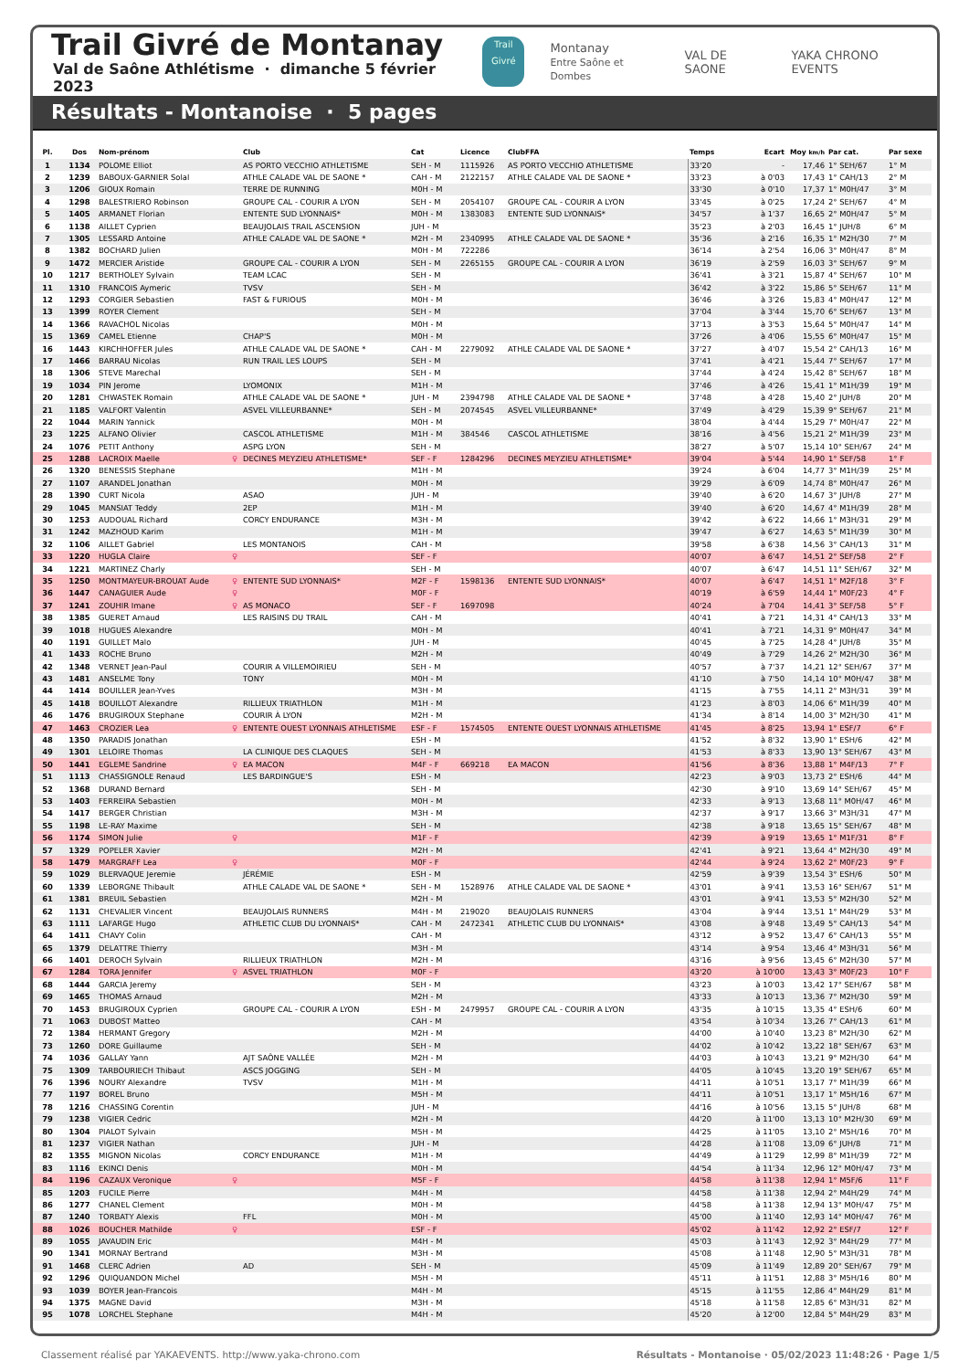Trail Givré de Montanay
Val de Saône Athlétisme · dimanche 5 février 2023
Trail
Givré
Montanay
Entre Saône et Dombes
VAL DE SAONE YAKA CHRONO EVENTS
Résultats - Montanoise · 5 pages
| Pl. | Dos | Nom-prénom | | Club | Cat | Licence | ClubFFA | Temps | Ecart | Moy km/h | Par cat. | Par sexe |
| --- | --- | --- | --- | --- | --- | --- | --- | --- | --- | --- | --- | --- |
| 1 | 1134 | POLOME Elliot | | AS PORTO VECCHIO ATHLETISME | SEH - M | 1115926 | AS PORTO VECCHIO ATHLETISME | 33'20 | - | 17,46 | 1° SEH/67 | 1° M |
| 2 | 1239 | BABOUX-GARNIER Solal | | ATHLE CALADE VAL DE SAONE * | CAH - M | 2122157 | ATHLE CALADE VAL DE SAONE * | 33'23 | à 0'03 | 17,43 | 1° CAH/13 | 2° M |
| 3 | 1206 | GIOUX Romain | | TERRE DE RUNNING | M0H - M | | | 33'30 | à 0'10 | 17,37 | 1° M0H/47 | 3° M |
| 4 | 1298 | BALESTRIERO Robinson | | GROUPE CAL - COURIR A LYON | SEH - M | 2054107 | GROUPE CAL - COURIR A LYON | 33'45 | à 0'25 | 17,24 | 2° SEH/67 | 4° M |
| 5 | 1405 | ARMANET Florian | | ENTENTE SUD LYONNAIS* | M0H - M | 1383083 | ENTENTE SUD LYONNAIS* | 34'57 | à 1'37 | 16,65 | 2° M0H/47 | 5° M |
| 6 | 1138 | AILLET Cyprien | | BEAUJOLAIS TRAIL ASCENSION | JUH - M | | | 35'23 | à 2'03 | 16,45 | 1° JUH/8 | 6° M |
| 7 | 1305 | LESSARD Antoine | | ATHLE CALADE VAL DE SAONE * | M2H - M | 2340995 | ATHLE CALADE VAL DE SAONE * | 35'36 | à 2'16 | 16,35 | 1° M2H/30 | 7° M |
| 8 | 1382 | BOCHARD Julien | | | M0H - M | 722286 | | 36'14 | à 2'54 | 16,06 | 3° M0H/47 | 8° M |
| 9 | 1472 | MERCIER Aristide | | GROUPE CAL - COURIR A LYON | SEH - M | 2265155 | GROUPE CAL - COURIR A LYON | 36'19 | à 2'59 | 16,03 | 3° SEH/67 | 9° M |
| 10 | 1217 | BERTHOLEY Sylvain | | TEAM LCAC | SEH - M | | | 36'41 | à 3'21 | 15,87 | 4° SEH/67 | 10° M |
| 11 | 1310 | FRANCOIS Aymeric | | TVSV | SEH - M | | | 36'42 | à 3'22 | 15,86 | 5° SEH/67 | 11° M |
| 12 | 1293 | CORGIER Sebastien | | FAST & FURIOUS | M0H - M | | | 36'46 | à 3'26 | 15,83 | 4° M0H/47 | 12° M |
| 13 | 1399 | ROYER Clement | | | SEH - M | | | 37'04 | à 3'44 | 15,70 | 6° SEH/67 | 13° M |
| 14 | 1366 | RAVACHOL Nicolas | | | M0H - M | | | 37'13 | à 3'53 | 15,64 | 5° M0H/47 | 14° M |
| 15 | 1369 | CAMEL Etienne | | CHAP'S | M0H - M | | | 37'26 | à 4'06 | 15,55 | 6° M0H/47 | 15° M |
| 16 | 1443 | KIRCHHOFFER Jules | | ATHLE CALADE VAL DE SAONE * | CAH - M | 2279092 | ATHLE CALADE VAL DE SAONE * | 37'27 | à 4'07 | 15,54 | 2° CAH/13 | 16° M |
| 17 | 1466 | BARRAU Nicolas | | RUN TRAIL LES LOUPS | SEH - M | | | 37'41 | à 4'21 | 15,44 | 7° SEH/67 | 17° M |
| 18 | 1306 | STEVE Marechal | | | SEH - M | | | 37'44 | à 4'24 | 15,42 | 8° SEH/67 | 18° M |
| 19 | 1034 | PIN Jerome | | LYOMONIX | M1H - M | | | 37'46 | à 4'26 | 15,41 | 1° M1H/39 | 19° M |
| 20 | 1281 | CHWASTEK Romain | | ATHLE CALADE VAL DE SAONE * | JUH - M | 2394798 | ATHLE CALADE VAL DE SAONE * | 37'48 | à 4'28 | 15,40 | 2° JUH/8 | 20° M |
| 21 | 1185 | VALFORT Valentin | | ASVEL VILLEURBANNE* | SEH - M | 2074545 | ASVEL VILLEURBANNE* | 37'49 | à 4'29 | 15,39 | 9° SEH/67 | 21° M |
| 22 | 1044 | MARIN Yannick | | | M0H - M | | | 38'04 | à 4'44 | 15,29 | 7° M0H/47 | 22° M |
| 23 | 1225 | ALFANO Olivier | | CASCOL ATHLETISME | M1H - M | 384546 | CASCOL ATHLETISME | 38'16 | à 4'56 | 15,21 | 2° M1H/39 | 23° M |
| 24 | 1076 | PETIT Anthony | | ASPG LYON | SEH - M | | | 38'27 | à 5'07 | 15,14 | 10° SEH/67 | 24° M |
| 25 | 1288 | LACROIX Maelle | ♀ | DECINES MEYZIEU ATHLETISME* | SEF - F | 1284296 | DECINES MEYZIEU ATHLETISME* | 39'04 | à 5'44 | 14,90 | 1° SEF/58 | 1° F |
| 26 | 1320 | BENESSIS Stephane | | | M1H - M | | | 39'24 | à 6'04 | 14,77 | 3° M1H/39 | 25° M |
| 27 | 1107 | ARANDEL Jonathan | | | M0H - M | | | 39'29 | à 6'09 | 14,74 | 8° M0H/47 | 26° M |
| 28 | 1390 | CURT Nicola | | ASAO | JUH - M | | | 39'40 | à 6'20 | 14,67 | 3° JUH/8 | 27° M |
| 29 | 1045 | MANSIAT Teddy | | 2EP | M1H - M | | | 39'40 | à 6'20 | 14,67 | 4° M1H/39 | 28° M |
| 30 | 1253 | AUDOUAL Richard | | CORCY ENDURANCE | M3H - M | | | 39'42 | à 6'22 | 14,66 | 1° M3H/31 | 29° M |
| 31 | 1242 | MAZHOUD Karim | | | M1H - M | | | 39'47 | à 6'27 | 14,63 | 5° M1H/39 | 30° M |
| 32 | 1106 | AILLET Gabriel | | LES MONTANOIS | CAH - M | | | 39'58 | à 6'38 | 14,56 | 3° CAH/13 | 31° M |
| 33 | 1220 | HUGLA Claire | ♀ | | SEF - F | | | 40'07 | à 6'47 | 14,51 | 2° SEF/58 | 2° F |
| 34 | 1221 | MARTINEZ Charly | | | SEH - M | | | 40'07 | à 6'47 | 14,51 | 11° SEH/67 | 32° M |
| 35 | 1250 | MONTMAYEUR-BROUAT Aude | ♀ | ENTENTE SUD LYONNAIS* | M2F - F | 1598136 | ENTENTE SUD LYONNAIS* | 40'07 | à 6'47 | 14,51 | 1° M2F/18 | 3° F |
| 36 | 1447 | CANAGUIER Aude | ♀ | | M0F - F | | | 40'19 | à 6'59 | 14,44 | 1° M0F/23 | 4° F |
| 37 | 1241 | ZOUHIR Imane | ♀ | AS MONACO | SEF - F | 1697098 | | 40'24 | à 7'04 | 14,41 | 3° SEF/58 | 5° F |
| 38 | 1385 | GUERET Arnaud | | LES RAISINS DU TRAIL | CAH - M | | | 40'41 | à 7'21 | 14,31 | 4° CAH/13 | 33° M |
| 39 | 1018 | HUGUES Alexandre | | | M0H - M | | | 40'41 | à 7'21 | 14,31 | 9° M0H/47 | 34° M |
| 40 | 1191 | GUILLET Malo | | | JUH - M | | | 40'45 | à 7'25 | 14,28 | 4° JUH/8 | 35° M |
| 41 | 1433 | ROCHE Bruno | | | M2H - M | | | 40'49 | à 7'29 | 14,26 | 2° M2H/30 | 36° M |
| 42 | 1348 | VERNET Jean-Paul | | COURIR A VILLEMOIRIEU | SEH - M | | | 40'57 | à 7'37 | 14,21 | 12° SEH/67 | 37° M |
| 43 | 1481 | ANSELME Tony | | TONY | M0H - M | | | 41'10 | à 7'50 | 14,14 | 10° M0H/47 | 38° M |
| 44 | 1414 | BOUILLER Jean-Yves | | | M3H - M | | | 41'15 | à 7'55 | 14,11 | 2° M3H/31 | 39° M |
| 45 | 1418 | BOUILLOT Alexandre | | RILLIEUX TRIATHLON | M1H - M | | | 41'23 | à 8'03 | 14,06 | 6° M1H/39 | 40° M |
| 46 | 1476 | BRUGIROUX Stephane | | COURIR À LYON | M2H - M | | | 41'34 | à 8'14 | 14,00 | 3° M2H/30 | 41° M |
| 47 | 1463 | CROZIER Lea | ♀ | ENTENTE OUEST LYONNAIS ATHLETISME | ESF - F | 1574505 | ENTENTE OUEST LYONNAIS ATHLETISME | 41'45 | à 8'25 | 13,94 | 1° ESF/7 | 6° F |
| 48 | 1350 | PARADIS Jonathan | | | ESH - M | | | 41'52 | à 8'32 | 13,90 | 1° ESH/6 | 42° M |
| 49 | 1301 | LELOIRE Thomas | | LA CLINIQUE DES CLAQUES | SEH - M | | | 41'53 | à 8'33 | 13,90 | 13° SEH/67 | 43° M |
| 50 | 1441 | EGLEME Sandrine | ♀ | EA MACON | M4F - F | 669218 | EA MACON | 41'56 | à 8'36 | 13,88 | 1° M4F/13 | 7° F |
| 51 | 1113 | CHASSIGNOLE Renaud | | LES BARDINGUE'S | ESH - M | | | 42'23 | à 9'03 | 13,73 | 2° ESH/6 | 44° M |
| 52 | 1368 | DURAND Bernard | | | SEH - M | | | 42'30 | à 9'10 | 13,69 | 14° SEH/67 | 45° M |
| 53 | 1403 | FERREIRA Sebastien | | | M0H - M | | | 42'33 | à 9'13 | 13,68 | 11° M0H/47 | 46° M |
| 54 | 1417 | BERGER Christian | | | M3H - M | | | 42'37 | à 9'17 | 13,66 | 3° M3H/31 | 47° M |
| 55 | 1198 | LE-RAY Maxime | | | SEH - M | | | 42'38 | à 9'18 | 13,65 | 15° SEH/67 | 48° M |
| 56 | 1174 | SIMON Julie | ♀ | | M1F - F | | | 42'39 | à 9'19 | 13,65 | 1° M1F/31 | 8° F |
| 57 | 1329 | POPELER Xavier | | | M2H - M | | | 42'41 | à 9'21 | 13,64 | 4° M2H/30 | 49° M |
| 58 | 1479 | MARGRAFF Lea | ♀ | | M0F - F | | | 42'44 | à 9'24 | 13,62 | 2° M0F/23 | 9° F |
| 59 | 1029 | BLERVAQUE Jeremie | | JÉRÉMIE | ESH - M | | | 42'59 | à 9'39 | 13,54 | 3° ESH/6 | 50° M |
| 60 | 1339 | LEBORGNE Thibault | | ATHLE CALADE VAL DE SAONE * | SEH - M | 1528976 | ATHLE CALADE VAL DE SAONE * | 43'01 | à 9'41 | 13,53 | 16° SEH/67 | 51° M |
| 61 | 1381 | BREUIL Sebastien | | | M2H - M | | | 43'01 | à 9'41 | 13,53 | 5° M2H/30 | 52° M |
| 62 | 1131 | CHEVALIER Vincent | | BEAUJOLAIS RUNNERS | M4H - M | 219020 | BEAUJOLAIS RUNNERS | 43'04 | à 9'44 | 13,51 | 1° M4H/29 | 53° M |
| 63 | 1111 | LAFARGE Hugo | | ATHLETIC CLUB DU LYONNAIS* | CAH - M | 2472341 | ATHLETIC CLUB DU LYONNAIS* | 43'08 | à 9'48 | 13,49 | 5° CAH/13 | 54° M |
| 64 | 1411 | CHAVY Colin | | | CAH - M | | | 43'12 | à 9'52 | 13,47 | 6° CAH/13 | 55° M |
| 65 | 1379 | DELATTRE Thierry | | | M3H - M | | | 43'14 | à 9'54 | 13,46 | 4° M3H/31 | 56° M |
| 66 | 1401 | DEROCH Sylvain | | RILLIEUX TRIATHLON | M2H - M | | | 43'16 | à 9'56 | 13,45 | 6° M2H/30 | 57° M |
| 67 | 1284 | TORA Jennifer | ♀ | ASVEL TRIATHLON | M0F - F | | | 43'20 | à 10'00 | 13,43 | 3° M0F/23 | 10° F |
| 68 | 1444 | GARCIA Jeremy | | | SEH - M | | | 43'23 | à 10'03 | 13,42 | 17° SEH/67 | 58° M |
| 69 | 1465 | THOMAS Arnaud | | | M2H - M | | | 43'33 | à 10'13 | 13,36 | 7° M2H/30 | 59° M |
| 70 | 1453 | BRUGIROUX Cyprien | | GROUPE CAL - COURIR A LYON | ESH - M | 2479957 | GROUPE CAL - COURIR A LYON | 43'35 | à 10'15 | 13,35 | 4° ESH/6 | 60° M |
| 71 | 1063 | DUBOST Matteo | | | CAH - M | | | 43'54 | à 10'34 | 13,26 | 7° CAH/13 | 61° M |
| 72 | 1384 | HERMANT Gregory | | | M2H - M | | | 44'00 | à 10'40 | 13,23 | 8° M2H/30 | 62° M |
| 73 | 1260 | DORE Guillaume | | | SEH - M | | | 44'02 | à 10'42 | 13,22 | 18° SEH/67 | 63° M |
| 74 | 1036 | GALLAY Yann | | AJT SAÔNE VALLÉE | M2H - M | | | 44'03 | à 10'43 | 13,21 | 9° M2H/30 | 64° M |
| 75 | 1309 | TARBOURIECH Thibaut | | ASCS JOGGING | SEH - M | | | 44'05 | à 10'45 | 13,20 | 19° SEH/67 | 65° M |
| 76 | 1396 | NOURY Alexandre | | TVSV | M1H - M | | | 44'11 | à 10'51 | 13,17 | 7° M1H/39 | 66° M |
| 77 | 1197 | BOREL Bruno | | | M5H - M | | | 44'11 | à 10'51 | 13,17 | 1° M5H/16 | 67° M |
| 78 | 1216 | CHASSING Corentin | | | JUH - M | | | 44'16 | à 10'56 | 13,15 | 5° JUH/8 | 68° M |
| 79 | 1238 | VIGIER Cedric | | | M2H - M | | | 44'20 | à 11'00 | 13,13 | 10° M2H/30 | 69° M |
| 80 | 1304 | PIALOT Sylvain | | | M5H - M | | | 44'25 | à 11'05 | 13,10 | 2° M5H/16 | 70° M |
| 81 | 1237 | VIGIER Nathan | | | JUH - M | | | 44'28 | à 11'08 | 13,09 | 6° JUH/8 | 71° M |
| 82 | 1355 | MIGNON Nicolas | | CORCY ENDURANCE | M1H - M | | | 44'49 | à 11'29 | 12,99 | 8° M1H/39 | 72° M |
| 83 | 1116 | EKINCI Denis | | | M0H - M | | | 44'54 | à 11'34 | 12,96 | 12° M0H/47 | 73° M |
| 84 | 1196 | CAZAUX Veronique | ♀ | | M5F - F | | | 44'58 | à 11'38 | 12,94 | 1° M5F/6 | 11° F |
| 85 | 1203 | FUCILE Pierre | | | M4H - M | | | 44'58 | à 11'38 | 12,94 | 2° M4H/29 | 74° M |
| 86 | 1277 | CHANEL Clement | | | M0H - M | | | 44'58 | à 11'38 | 12,94 | 13° M0H/47 | 75° M |
| 87 | 1240 | TORBATY Alexis | | FFL | M0H - M | | | 45'00 | à 11'40 | 12,93 | 14° M0H/47 | 76° M |
| 88 | 1026 | BOUCHER Mathilde | ♀ | | ESF - F | | | 45'02 | à 11'42 | 12,92 | 2° ESF/7 | 12° F |
| 89 | 1055 | JAVAUDIN Eric | | | M4H - M | | | 45'03 | à 11'43 | 12,92 | 3° M4H/29 | 77° M |
| 90 | 1341 | MORNAY Bertrand | | | M3H - M | | | 45'08 | à 11'48 | 12,90 | 5° M3H/31 | 78° M |
| 91 | 1468 | CLERC Adrien | | AD | SEH - M | | | 45'09 | à 11'49 | 12,89 | 20° SEH/67 | 79° M |
| 92 | 1296 | QUIQUANDON Michel | | | M5H - M | | | 45'11 | à 11'51 | 12,88 | 3° M5H/16 | 80° M |
| 93 | 1039 | BOYER Jean-Francois | | | M4H - M | | | 45'15 | à 11'55 | 12,86 | 4° M4H/29 | 81° M |
| 94 | 1375 | MAGNE David | | | M3H - M | | | 45'18 | à 11'58 | 12,85 | 6° M3H/31 | 82° M |
| 95 | 1078 | LORCHEL Stephane | | | M4H - M | | | 45'20 | à 12'00 | 12,84 | 5° M4H/29 | 83° M |
Classement réalisé par YAKAEVENTS. http://www.yaka-chrono.com Résultats - Montanoise · 05/02/2023 11:48:26 · Page 1/5